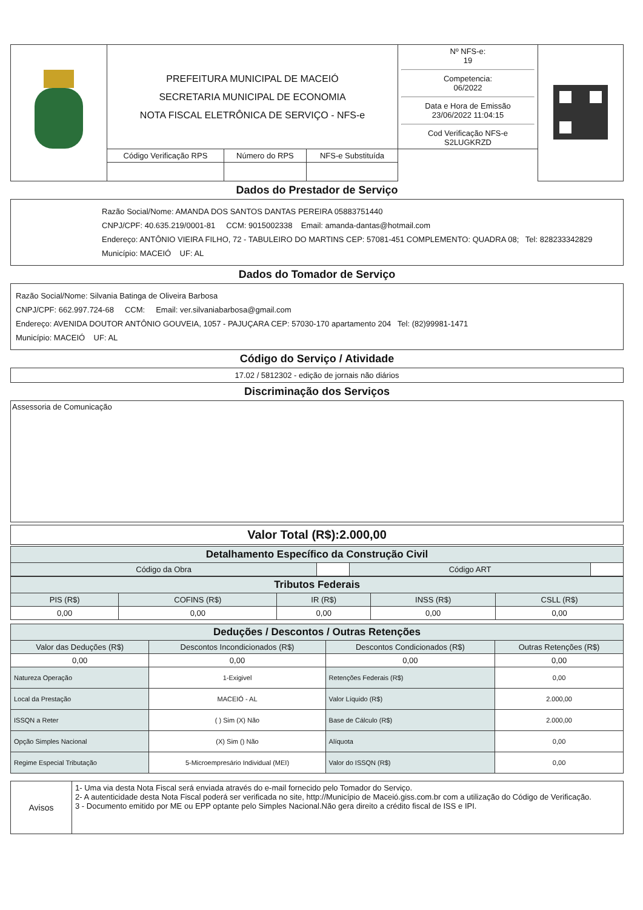| | PREFEITURA MUNICIPAL DE MACEIÓ SECRETARIA MUNICIPAL DE ECONOMIA NOTA FISCAL ELETRÔNICA DE SERVIÇO - NFS-e | | | Nº NFS-e: 19 Competencia: 06/2022 Data e Hora de Emissão 23/06/2022 11:04:15 Cod Verificação NFS-e S2LUGKRZD | |
| | Código Verificação RPS | Número do RPS | NFS-e Substituída | | |
Dados do Prestador de Serviço
Razão Social/Nome: AMANDA DOS SANTOS DANTAS PEREIRA 05883751440
CNPJ/CPF: 40.635.219/0001-81 CCM: 9015002338 Email: amanda-dantas@hotmail.com
Endereço: ANTÔNIO VIEIRA FILHO, 72 - TABULEIRO DO MARTINS CEP: 57081-451 COMPLEMENTO: QUADRA 08; Tel: 828233342829
Município: MACEIÓ UF: AL
Dados do Tomador de Serviço
Razão Social/Nome: Silvania Batinga de Oliveira Barbosa
CNPJ/CPF: 662.997.724-68 CCM: Email: ver.silvaniabarbosa@gmail.com
Endereço: AVENIDA DOUTOR ANTÔNIO GOUVEIA, 1057 - PAJUÇARA CEP: 57030-170 apartamento 204 Tel: (82)99981-1471
Município: MACEIÓ UF: AL
Código do Serviço / Atividade
17.02 / 5812302 - edição de jornais não diários
Discriminação dos Serviços
Assessoria de Comunicação
Valor Total (R$):2.000,00
| Detalhamento Específico da Construção Civil | | | |
| Código da Obra | | Código ART | |
| Tributos Federais | | | | |
| PIS (R$) | COFINS (R$) | IR (R$) | INSS (R$) | CSLL (R$) |
| 0,00 | 0,00 | 0,00 | 0,00 | 0,00 |
| Deduções / Descontos / Outras Retenções | | | |
| Valor das Deduções (R$) | Descontos Incondicionados (R$) | Descontos Condicionados (R$) | Outras Retenções (R$) |
| 0,00 | 0,00 | 0,00 | 0,00 |
| Natureza Operação | 1-Exigivel | Retenções Federais (R$) | 0,00 |
| Local da Prestação | MACEIÓ - AL | Valor Líquido (R$) | 2.000,00 |
| ISSQN a Reter | ( ) Sim (X) Não | Base de Cálculo (R$) | 2.000,00 |
| Opção Simples Nacional | (X) Sim () Não | Alíquota | 0,00 |
| Regime Especial Tributação | 5-Microempresário Individual (MEI) | Valor do ISSQN (R$) | 0,00 |
| Avisos | 1- Uma via desta Nota Fiscal será enviada através do e-mail fornecido pelo Tomador do Serviço. 2- A autenticidade desta Nota Fiscal poderá ser verificada no site, http://Município de Maceió.giss.com.br com a utilização do Código de Verificação. 3 - Documento emitido por ME ou EPP optante pelo Simples Nacional.Não gera direito a crédito fiscal de ISS e IPI. |